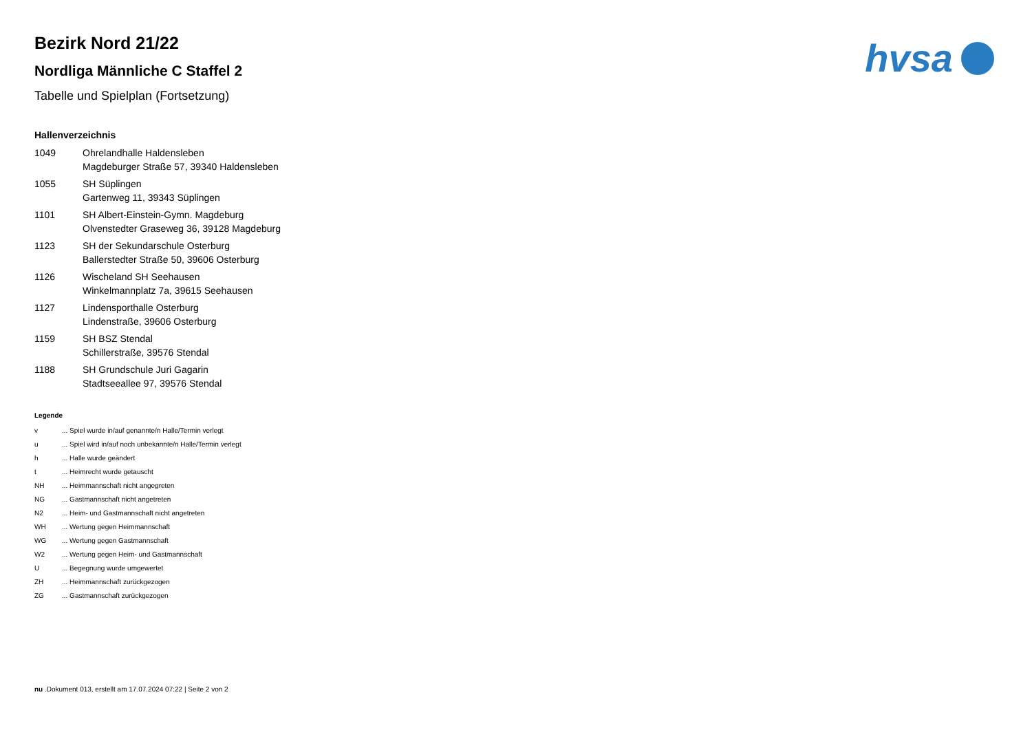hvsa
Bezirk Nord 21/22
Nordliga Männliche C Staffel 2
Tabelle und Spielplan (Fortsetzung)
Hallenverzeichnis
| 1049 | Ohrelandhalle Haldensleben Magdeburger Straße 57, 39340 Haldensleben |
| 1055 | SH Süplingen Gartenweg 11, 39343 Süplingen |
| 1101 | SH Albert-Einstein-Gymn. Magdeburg Olvenstedter Graseweg 36, 39128 Magdeburg |
| 1123 | SH der Sekundarschule Osterburg Ballerstedter Straße 50, 39606 Osterburg |
| 1126 | Wischeland SH Seehausen Winkelmannplatz 7a, 39615 Seehausen |
| 1127 | Lindensporthalle Osterburg Lindenstraße, 39606 Osterburg |
| 1159 | SH BSZ Stendal Schillerstraße, 39576 Stendal |
| 1188 | SH Grundschule Juri Gagarin Stadtseeallee 97, 39576 Stendal |
Legende
| v | ... Spiel wurde in/auf genannte/n Halle/Termin verlegt |
| u | ... Spiel wird in/auf noch unbekannte/n Halle/Termin verlegt |
| h | ... Halle wurde geändert |
| t | ... Heimrecht wurde getauscht |
| NH | ... Heimmannschaft nicht angegreten |
| NG | ... Gastmannschaft nicht angetreten |
| N2 | ... Heim- und Gastmannschaft nicht angetreten |
| WH | ... Wertung gegen Heimmannschaft |
| WG | ... Wertung gegen Gastmannschaft |
| W2 | ... Wertung gegen Heim- und Gastmannschaft |
| U | ... Begegnung wurde umgewertet |
| ZH | ... Heimmannschaft zurückgezogen |
| ZG | ... Gastmannschaft zurückgezogen |
nu .Dokument 013, erstellt am 17.07.2024 07:22 | Seite 2 von 2